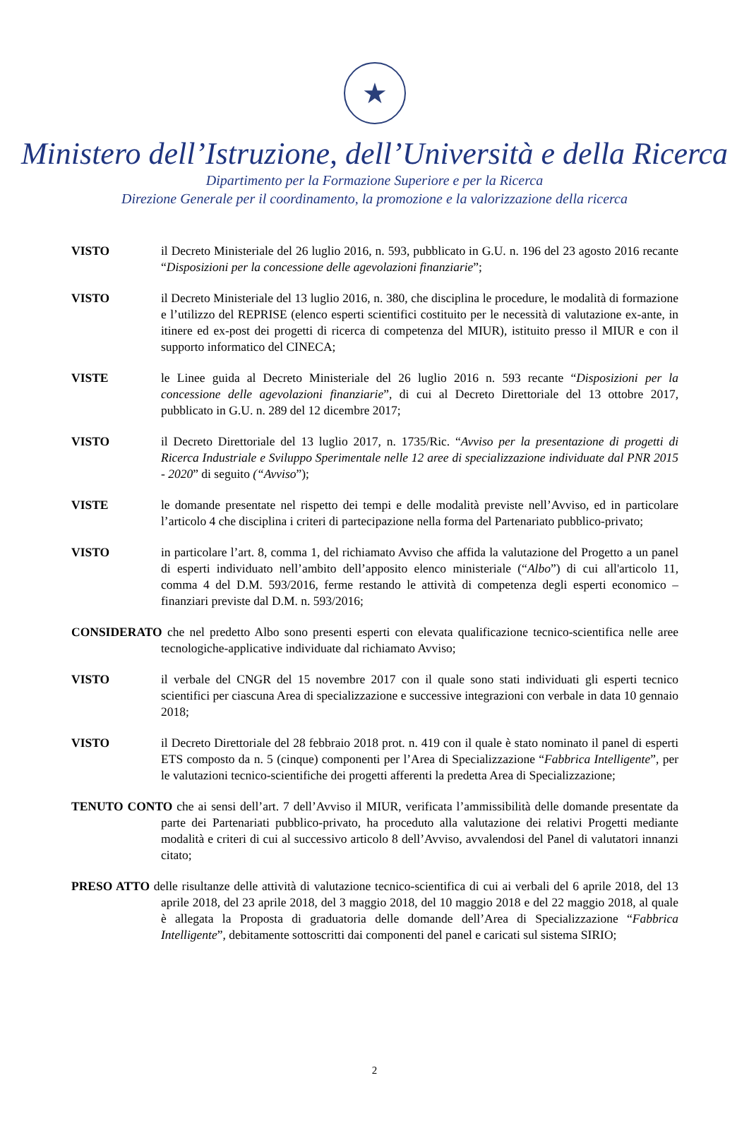★
Ministero dell’Istruzione, dell’Università e della Ricerca
Dipartimento per la Formazione Superiore e per la Ricerca
Direzione Generale per il coordinamento, la promozione e la valorizzazione della ricerca
VISTO il Decreto Ministeriale del 26 luglio 2016, n. 593, pubblicato in G.U. n. 196 del 23 agosto 2016 recante “Disposizioni per la concessione delle agevolazioni finanziarie”;
VISTO il Decreto Ministeriale del 13 luglio 2016, n. 380, che disciplina le procedure, le modalità di formazione e l’utilizzo del REPRISE (elenco esperti scientifici costituito per le necessità di valutazione ex-ante, in itinere ed ex-post dei progetti di ricerca di competenza del MIUR), istituito presso il MIUR e con il supporto informatico del CINECA;
VISTE le Linee guida al Decreto Ministeriale del 26 luglio 2016 n. 593 recante “Disposizioni per la concessione delle agevolazioni finanziarie”, di cui al Decreto Direttoriale del 13 ottobre 2017, pubblicato in G.U. n. 289 del 12 dicembre 2017;
VISTO il Decreto Direttoriale del 13 luglio 2017, n. 1735/Ric. “Avviso per la presentazione di progetti di Ricerca Industriale e Sviluppo Sperimentale nelle 12 aree di specializzazione individuate dal PNR 2015 - 2020” di seguito (“Avviso”);
VISTE le domande presentate nel rispetto dei tempi e delle modalità previste nell’Avviso, ed in particolare l’articolo 4 che disciplina i criteri di partecipazione nella forma del Partenariato pubblico-privato;
VISTO in particolare l’art. 8, comma 1, del richiamato Avviso che affida la valutazione del Progetto a un panel di esperti individuato nell’ambito dell’apposito elenco ministeriale (“Albo”) di cui all'articolo 11, comma 4 del D.M. 593/2016, ferme restando le attività di competenza degli esperti economico – finanziari previste dal D.M. n. 593/2016;
CONSIDERATO che nel predetto Albo sono presenti esperti con elevata qualificazione tecnico-scientifica nelle aree tecnologiche-applicative individuate dal richiamato Avviso;
VISTO il verbale del CNGR del 15 novembre 2017 con il quale sono stati individuati gli esperti tecnico scientifici per ciascuna Area di specializzazione e successive integrazioni con verbale in data 10 gennaio 2018;
VISTO il Decreto Direttoriale del 28 febbraio 2018 prot. n. 419 con il quale è stato nominato il panel di esperti ETS composto da n. 5 (cinque) componenti per l’Area di Specializzazione “Fabbrica Intelligente”, per le valutazioni tecnico-scientifiche dei progetti afferenti la predetta Area di Specializzazione;
TENUTO CONTO che ai sensi dell’art. 7 dell’Avviso il MIUR, verificata l’ammissibilità delle domande presentate da parte dei Partenariati pubblico-privato, ha proceduto alla valutazione dei relativi Progetti mediante modalità e criteri di cui al successivo articolo 8 dell’Avviso, avvalendosi del Panel di valutatori innanzi citato;
PRESO ATTO delle risultanze delle attività di valutazione tecnico-scientifica di cui ai verbali del 6 aprile 2018, del 13 aprile 2018, del 23 aprile 2018, del 3 maggio 2018, del 10 maggio 2018 e del 22 maggio 2018, al quale è allegata la Proposta di graduatoria delle domande dell’Area di Specializzazione “Fabbrica Intelligente”, debitamente sottoscritti dai componenti del panel e caricati sul sistema SIRIO;
2